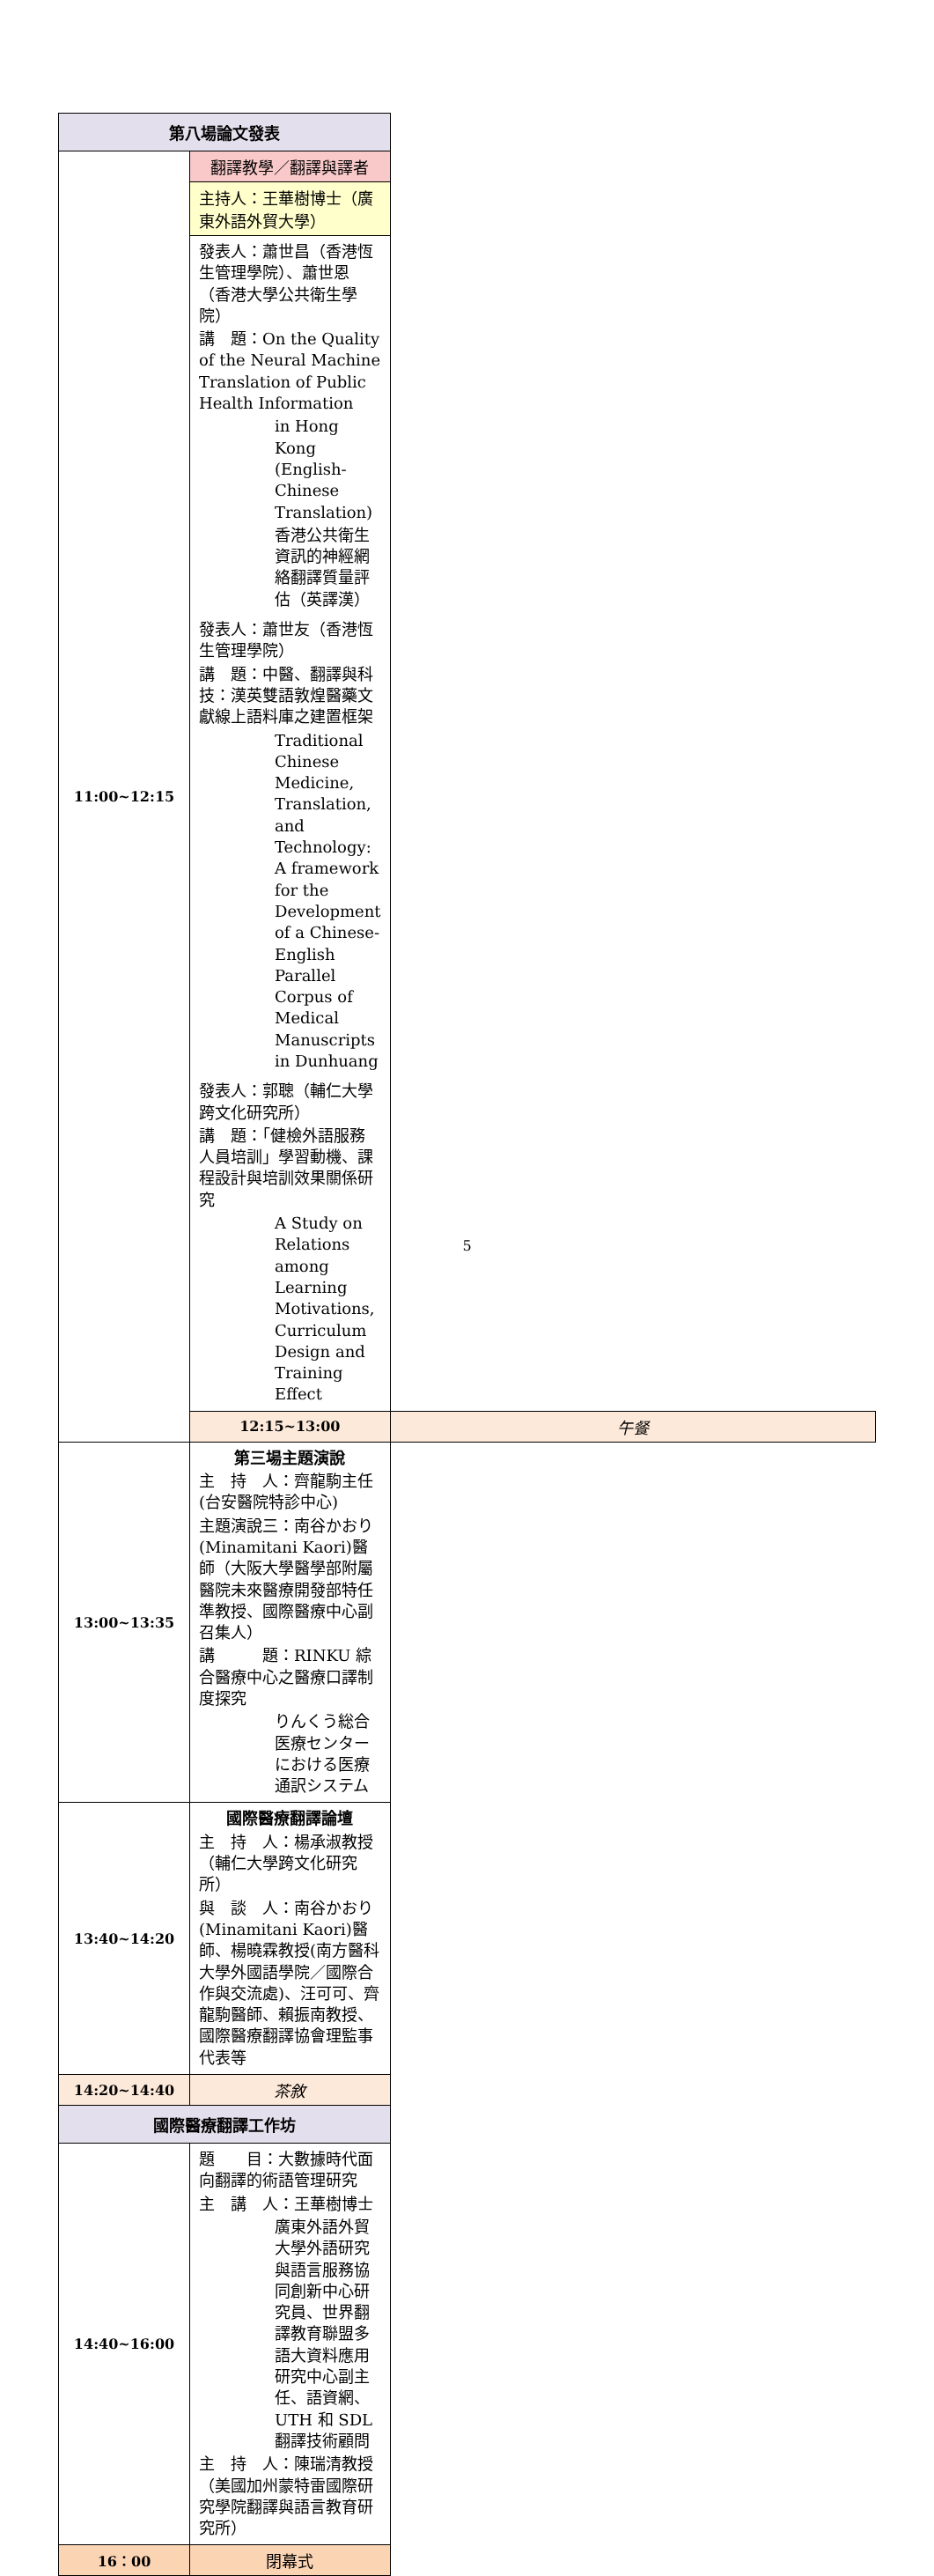| 第八場論文發表 | | |
| 11:00~12:15 | 翻譯教學／翻譯與譯者 | |
| | 主持人：王華樹博士（廣東外語外貿大學） | |
| | 發表人：蕭世昌（香港恆生管理學院）、蕭世恩（香港大學公共衛生學院） 講 題：On the Quality of the Neural Machine Translation of Public Health Information in Hong Kong (English-Chinese Translation) 香港公共衛生資訊的神經網絡翻譯質量評估（英譯漢） 發表人：蕭世友（香港恆生管理學院） 講 題：中醫、翻譯與科技：漢英雙語敦煌醫藥文獻線上語料庫之建置框架 Traditional Chinese Medicine, Translation, and Technology: A framework for the Development of a Chinese-English Parallel Corpus of Medical Manuscripts in Dunhuang 發表人：郭聰（輔仁大學跨文化研究所） 講 題：「健檢外語服務人員培訓」學習動機、課程設計與培訓效果關係研究 A Study on Relations among Learning Motivations, Curriculum Design and Training Effect | |
| | 12:15~13:00 | 午餐 |
| 13:00~13:35 | 第三場主題演說 主 持 人：齊龍駒主任(台安醫院特診中心) 主題演說三：南谷かおり(Minamitani Kaori)醫師（大阪大學醫學部附屬醫院未來醫療開發部特任準教授、國際醫療中心副召集人） 講 題：RINKU 綜合醫療中心之醫療口譯制度探究 りんくう総合医療センターにおける医療通訳システム | |
| 13:40~14:20 | 國際醫療翻譯論壇 主 持 人：楊承淑教授（輔仁大學跨文化研究所） 與 談 人：南谷かおり(Minamitani Kaori)醫師、楊曉霖教授(南方醫科大學外國語學院／國際合作與交流處)、汪可可、齊龍駒醫師、賴振南教授、國際醫療翻譯協會理監事代表等 | |
| 14:20~14:40 | 茶敘 | |
| 國際醫療翻譯工作坊 | | |
| 14:40~16:00 | 題 目：大數據時代面向翻譯的術語管理研究 主 講 人：王華樹博士 廣東外語外貿大學外語研究與語言服務協同創新中心研究員、世界翻譯教育聯盟多語大資料應用研究中心副主任、語資網、UTH 和 SDL 翻譯技術顧問 主 持 人：陳瑞清教授（美國加州蒙特雷國際研究學院翻譯與語言教育研究所） | |
| 16：00 | 閉幕式 | |
5